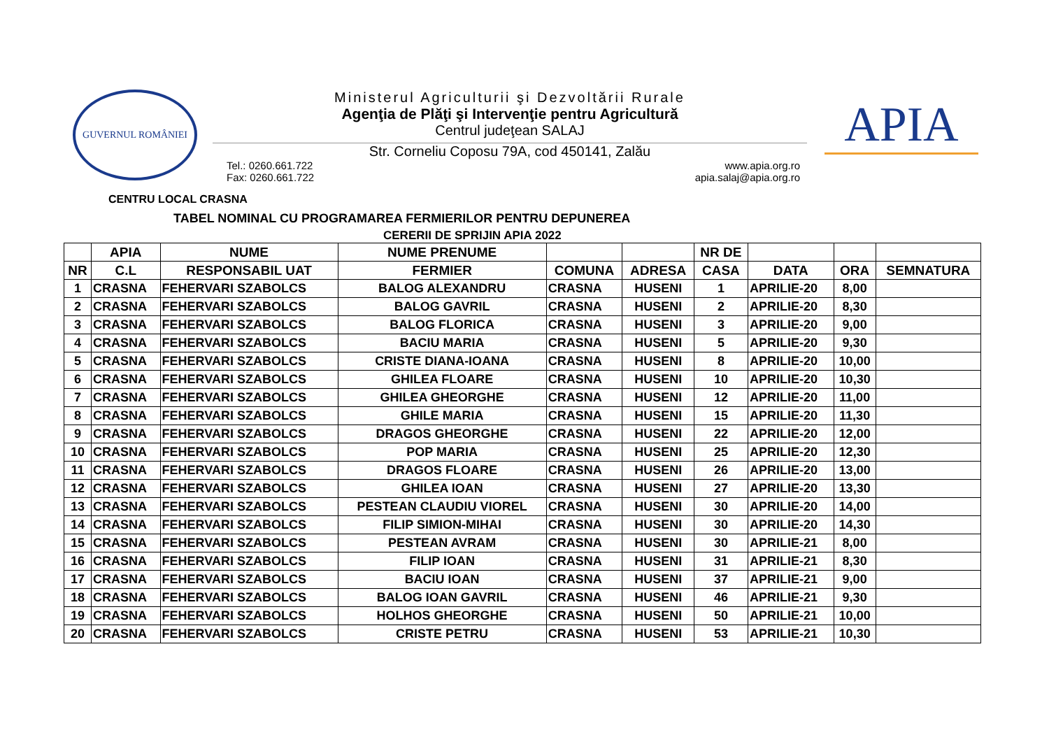GUVERNUL ROMÂNIEI
Ministerul Agriculturii şi Dezvoltării Rurale
Agenţia de Plăţi şi Intervenţie pentru Agricultură
Centrul judeţean SALAJ
Str. Corneliu Coposu 79A, cod 450141, Zalău
Tel.: 0260.661.722
Fax: 0260.661.722
www.apia.org.ro
apia.salaj@apia.org.ro
APIA
CENTRU LOCAL CRASNA
TABEL NOMINAL CU PROGRAMAREA FERMIERILOR PENTRU DEPUNEREA
CERERII DE SPRIJIN APIA 2022
| | APIA | NUME | NUME PRENUME | | | NR DE | | | |
| --- | --- | --- | --- | --- | --- | --- | --- | --- | --- |
| NR | C.L | RESPONSABIL UAT | FERMIER | COMUNA | ADRESA | CASA | DATA | ORA | SEMNATURA |
| 1 | CRASNA | FEHERVARI SZABOLCS | BALOG ALEXANDRU | CRASNA | HUSENI | 1 | APRILIE-20 | 8,00 | |
| 2 | CRASNA | FEHERVARI SZABOLCS | BALOG GAVRIL | CRASNA | HUSENI | 2 | APRILIE-20 | 8,30 | |
| 3 | CRASNA | FEHERVARI SZABOLCS | BALOG FLORICA | CRASNA | HUSENI | 3 | APRILIE-20 | 9,00 | |
| 4 | CRASNA | FEHERVARI SZABOLCS | BACIU MARIA | CRASNA | HUSENI | 5 | APRILIE-20 | 9,30 | |
| 5 | CRASNA | FEHERVARI SZABOLCS | CRISTE DIANA-IOANA | CRASNA | HUSENI | 8 | APRILIE-20 | 10,00 | |
| 6 | CRASNA | FEHERVARI SZABOLCS | GHILEA FLOARE | CRASNA | HUSENI | 10 | APRILIE-20 | 10,30 | |
| 7 | CRASNA | FEHERVARI SZABOLCS | GHILEA GHEORGHE | CRASNA | HUSENI | 12 | APRILIE-20 | 11,00 | |
| 8 | CRASNA | FEHERVARI SZABOLCS | GHILE MARIA | CRASNA | HUSENI | 15 | APRILIE-20 | 11,30 | |
| 9 | CRASNA | FEHERVARI SZABOLCS | DRAGOS GHEORGHE | CRASNA | HUSENI | 22 | APRILIE-20 | 12,00 | |
| 10 | CRASNA | FEHERVARI SZABOLCS | POP MARIA | CRASNA | HUSENI | 25 | APRILIE-20 | 12,30 | |
| 11 | CRASNA | FEHERVARI SZABOLCS | DRAGOS FLOARE | CRASNA | HUSENI | 26 | APRILIE-20 | 13,00 | |
| 12 | CRASNA | FEHERVARI SZABOLCS | GHILEA IOAN | CRASNA | HUSENI | 27 | APRILIE-20 | 13,30 | |
| 13 | CRASNA | FEHERVARI SZABOLCS | PESTEAN CLAUDIU VIOREL | CRASNA | HUSENI | 30 | APRILIE-20 | 14,00 | |
| 14 | CRASNA | FEHERVARI SZABOLCS | FILIP SIMION-MIHAI | CRASNA | HUSENI | 30 | APRILIE-20 | 14,30 | |
| 15 | CRASNA | FEHERVARI SZABOLCS | PESTEAN AVRAM | CRASNA | HUSENI | 30 | APRILIE-21 | 8,00 | |
| 16 | CRASNA | FEHERVARI SZABOLCS | FILIP IOAN | CRASNA | HUSENI | 31 | APRILIE-21 | 8,30 | |
| 17 | CRASNA | FEHERVARI SZABOLCS | BACIU IOAN | CRASNA | HUSENI | 37 | APRILIE-21 | 9,00 | |
| 18 | CRASNA | FEHERVARI SZABOLCS | BALOG IOAN GAVRIL | CRASNA | HUSENI | 46 | APRILIE-21 | 9,30 | |
| 19 | CRASNA | FEHERVARI SZABOLCS | HOLHOS GHEORGHE | CRASNA | HUSENI | 50 | APRILIE-21 | 10,00 | |
| 20 | CRASNA | FEHERVARI SZABOLCS | CRISTE PETRU | CRASNA | HUSENI | 53 | APRILIE-21 | 10,30 | |